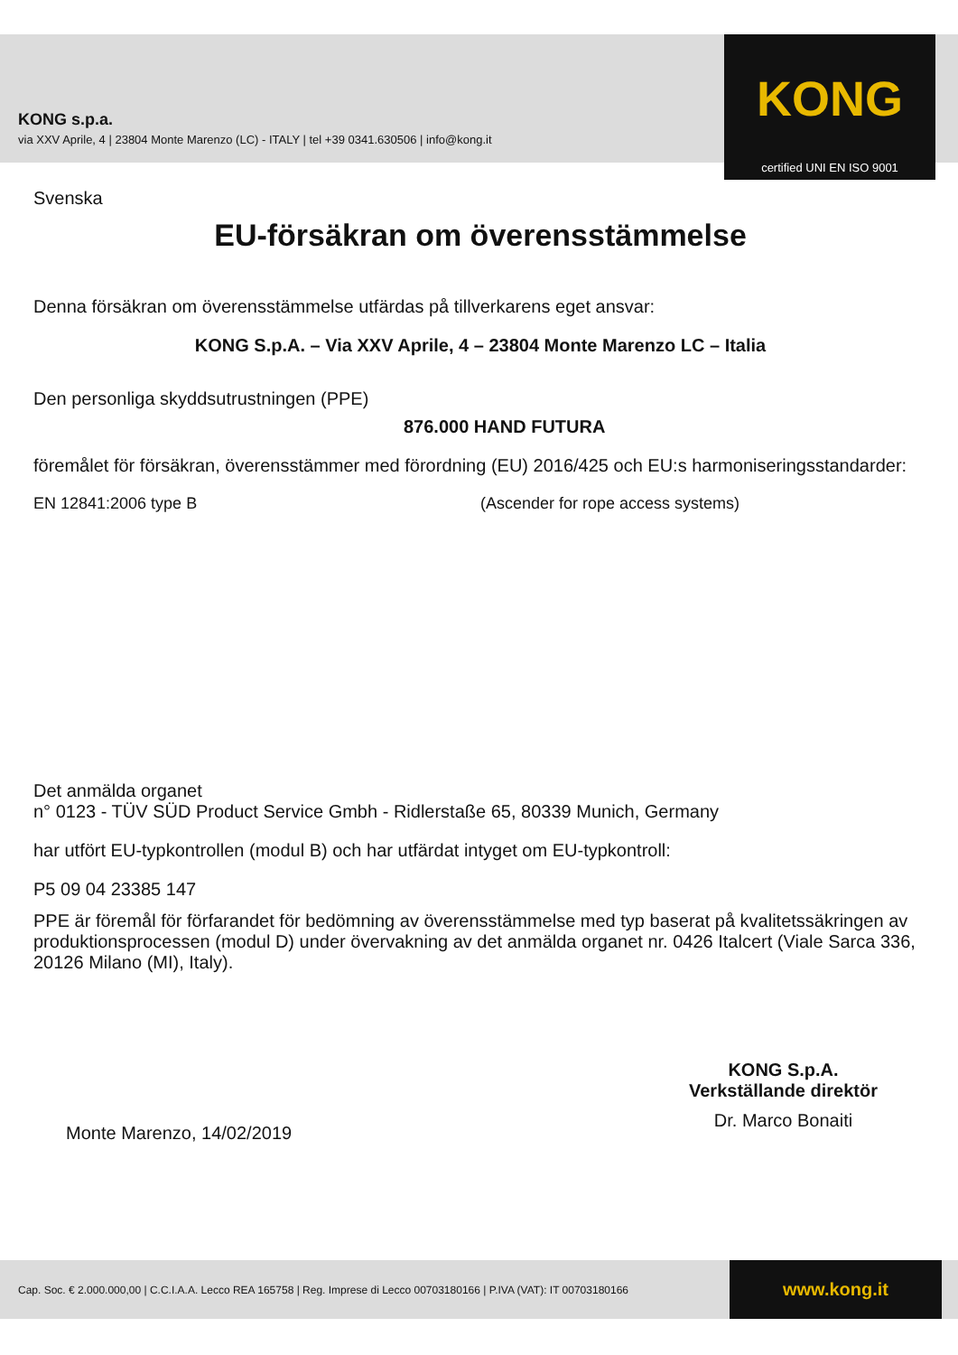KONG s.p.a.
via XXV Aprile, 4 | 23804 Monte Marenzo (LC) - ITALY | tel +39 0341.630506 | info@kong.it
KONG
certified UNI EN ISO 9001
Svenska
EU-försäkran om överensstämmelse
Denna försäkran om överensstämmelse utfärdas på tillverkarens eget ansvar:
KONG S.p.A. – Via XXV Aprile, 4 – 23804 Monte Marenzo LC – Italia
Den personliga skyddsutrustningen (PPE)
876.000 HAND FUTURA
föremålet för försäkran, överensstämmer med förordning (EU) 2016/425 och EU:s harmoniseringsstandarder:
EN 12841:2006 type B (Ascender for rope access systems)
Det anmälda organet
n° 0123 - TÜV SÜD Product Service Gmbh - Ridlerstaße 65, 80339 Munich, Germany
har utfört EU-typkontrollen (modul B) och har utfärdat intyget om EU-typkontroll:
P5 09 04 23385 147
PPE är föremål för förfarandet för bedömning av överensstämmelse med typ baserat på kvalitetssäkringen av produktionsprocessen (modul D) under övervakning av det anmälda organet nr. 0426 Italcert (Viale Sarca 336, 20126 Milano (MI), Italy).
Monte Marenzo, 14/02/2019
KONG S.p.A.
Verkställande direktör
Dr. Marco Bonaiti
Cap. Soc. € 2.000.000,00 | C.C.I.A.A. Lecco REA 165758 | Reg. Imprese di Lecco 00703180166 | P.IVA (VAT): IT 00703180166
www.kong.it